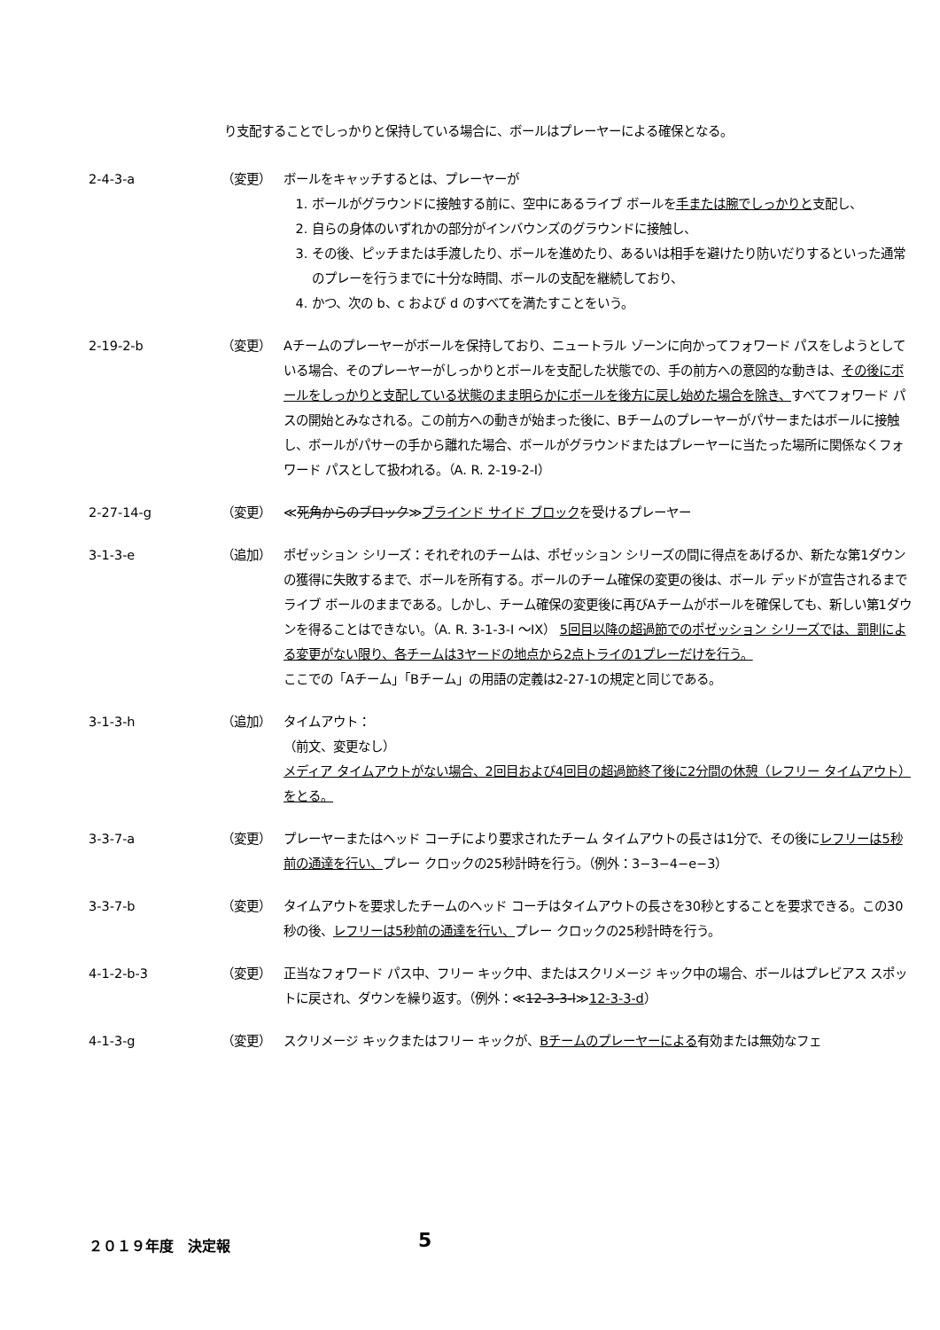り支配することでしっかりと保持している場合に、ボールはプレーヤーによる確保となる。
2-4-3-a （変更） ボールをキャッチするとは、プレーヤーが
1. ボールがグラウンドに接触する前に、空中にあるライブ ボールを手または腕でしっかりと支配し、
2. 自らの身体のいずれかの部分がインバウンズのグラウンドに接触し、
3. その後、ピッチまたは手渡したり、ボールを進めたり、あるいは相手を避けたり防いだりするといった通常のプレーを行うまでに十分な時間、ボールの支配を継続しており、
4. かつ、次の b、c および d のすべてを満たすことをいう。
2-19-2-b （変更） Aチームのプレーヤーがボールを保持しており、ニュートラル ゾーンに向かってフォワード パスをしようとしている場合、そのプレーヤーがしっかりとボールを支配した状態での、手の前方への意図的な動きは、その後にボールをしっかりと支配している状態のまま明らかにボールを後方に戻し始めた場合を除き、すべてフォワード パスの開始とみなされる。この前方への動きが始まった後に、Bチームのプレーヤーがパサーまたはボールに接触し、ボールがパサーの手から離れた場合、ボールがグラウンドまたはプレーヤーに当たった場所に関係なくフォワード パスとして扱われる。（A. R. 2-19-2-I）
2-27-14-g （変更） ≪死角からのブロック≫ブラインド サイド ブロックを受けるプレーヤー
3-1-3-e （追加） ポゼッション シリーズ：それぞれのチームは、ポゼッション シリーズの間に得点をあげるか、新たな第1ダウンの獲得に失敗するまで、ボールを所有する。ボールのチーム確保の変更の後は、ボール デッドが宣告されるまでライブ ボールのままである。しかし、チーム確保の変更後に再びAチームがボールを確保しても、新しい第1ダウンを得ることはできない。（A. R. 3-1-3-I ～IX） 5回目以降の超過節でのポゼッション シリーズでは、罰則による変更がない限り、各チームは3ヤードの地点から2点トライの1プレーだけを行う。
ここでの「Aチーム」「Bチーム」の用語の定義は2-27-1の規定と同じである。
3-1-3-h （追加） タイムアウト：
（前文、変更なし）
メディア タイムアウトがない場合、2回目および4回目の超過節終了後に2分間の休憩（レフリー タイムアウト）をとる。
3-3-7-a （変更） プレーヤーまたはヘッド コーチにより要求されたチーム タイムアウトの長さは1分で、その後にレフリーは5秒前の通達を行い、プレー クロックの25秒計時を行う。（例外：3−3−4−e−3）
3-3-7-b （変更） タイムアウトを要求したチームのヘッド コーチはタイムアウトの長さを30秒とすることを要求できる。この30秒の後、レフリーは5秒前の通達を行い、プレー クロックの25秒計時を行う。
4-1-2-b-3 （変更） 正当なフォワード パス中、フリー キック中、またはスクリメージ キック中の場合、ボールはプレビアス スポットに戻され、ダウンを繰り返す。（例外：≪12-3-3-l≫12-3-3-d）
4-1-3-g （変更） スクリメージ キックまたはフリー キックが、Bチームのプレーヤーによる有効または無効なフェ
２０１９年度　決定報 5